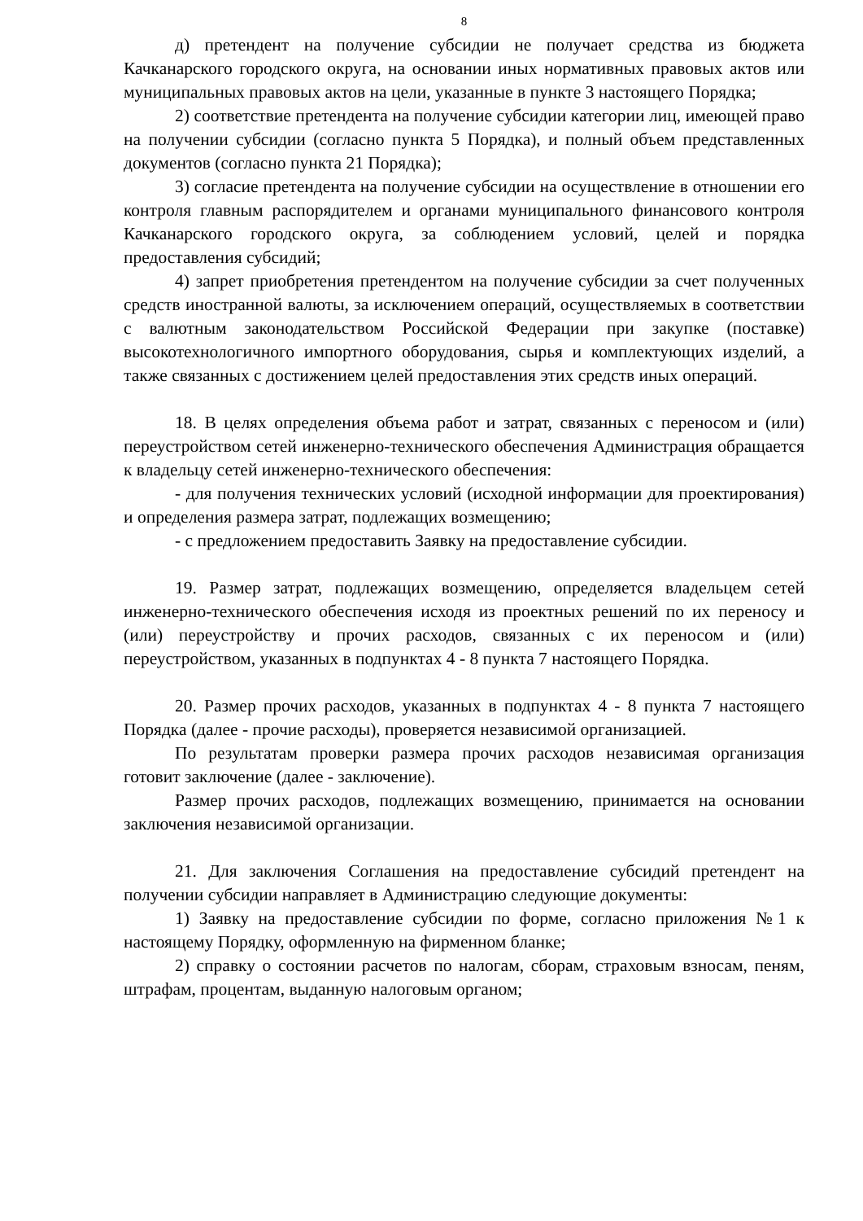8
д) претендент на получение субсидии не получает средства из бюджета Качканарского городского округа, на основании иных нормативных правовых актов или муниципальных правовых актов на цели, указанные в пункте 3 настоящего Порядка;
2) соответствие претендента на получение субсидии категории лиц, имеющей право на получении субсидии (согласно пункта 5 Порядка), и полный объем представленных документов (согласно пункта 21 Порядка);
3) согласие претендента на получение субсидии на осуществление в отношении его контроля главным распорядителем и органами муниципального финансового контроля Качканарского городского округа, за соблюдением условий, целей и порядка предоставления субсидий;
4) запрет приобретения претендентом на получение субсидии за счет полученных средств иностранной валюты, за исключением операций, осуществляемых в соответствии с валютным законодательством Российской Федерации при закупке (поставке) высокотехнологичного импортного оборудования, сырья и комплектующих изделий, а также связанных с достижением целей предоставления этих средств иных операций.
18. В целях определения объема работ и затрат, связанных с переносом и (или) переустройством сетей инженерно-технического обеспечения Администрация обращается к владельцу сетей инженерно-технического обеспечения:
- для получения технических условий (исходной информации для проектирования) и определения размера затрат, подлежащих возмещению;
- с предложением предоставить Заявку на предоставление субсидии.
19. Размер затрат, подлежащих возмещению, определяется владельцем сетей инженерно-технического обеспечения исходя из проектных решений по их переносу и (или) переустройству и прочих расходов, связанных с их переносом и (или) переустройством, указанных в подпунктах 4 - 8 пункта 7 настоящего Порядка.
20. Размер прочих расходов, указанных в подпунктах 4 - 8 пункта 7 настоящего Порядка (далее - прочие расходы), проверяется независимой организацией.
По результатам проверки размера прочих расходов независимая организация готовит заключение (далее - заключение).
Размер прочих расходов, подлежащих возмещению, принимается на основании заключения независимой организации.
21. Для заключения Соглашения на предоставление субсидий претендент на получении субсидии направляет в Администрацию следующие документы:
1) Заявку на предоставление субсидии по форме, согласно приложения №1 к настоящему Порядку, оформленную на фирменном бланке;
2) справку о состоянии расчетов по налогам, сборам, страховым взносам, пеням, штрафам, процентам, выданную налоговым органом;